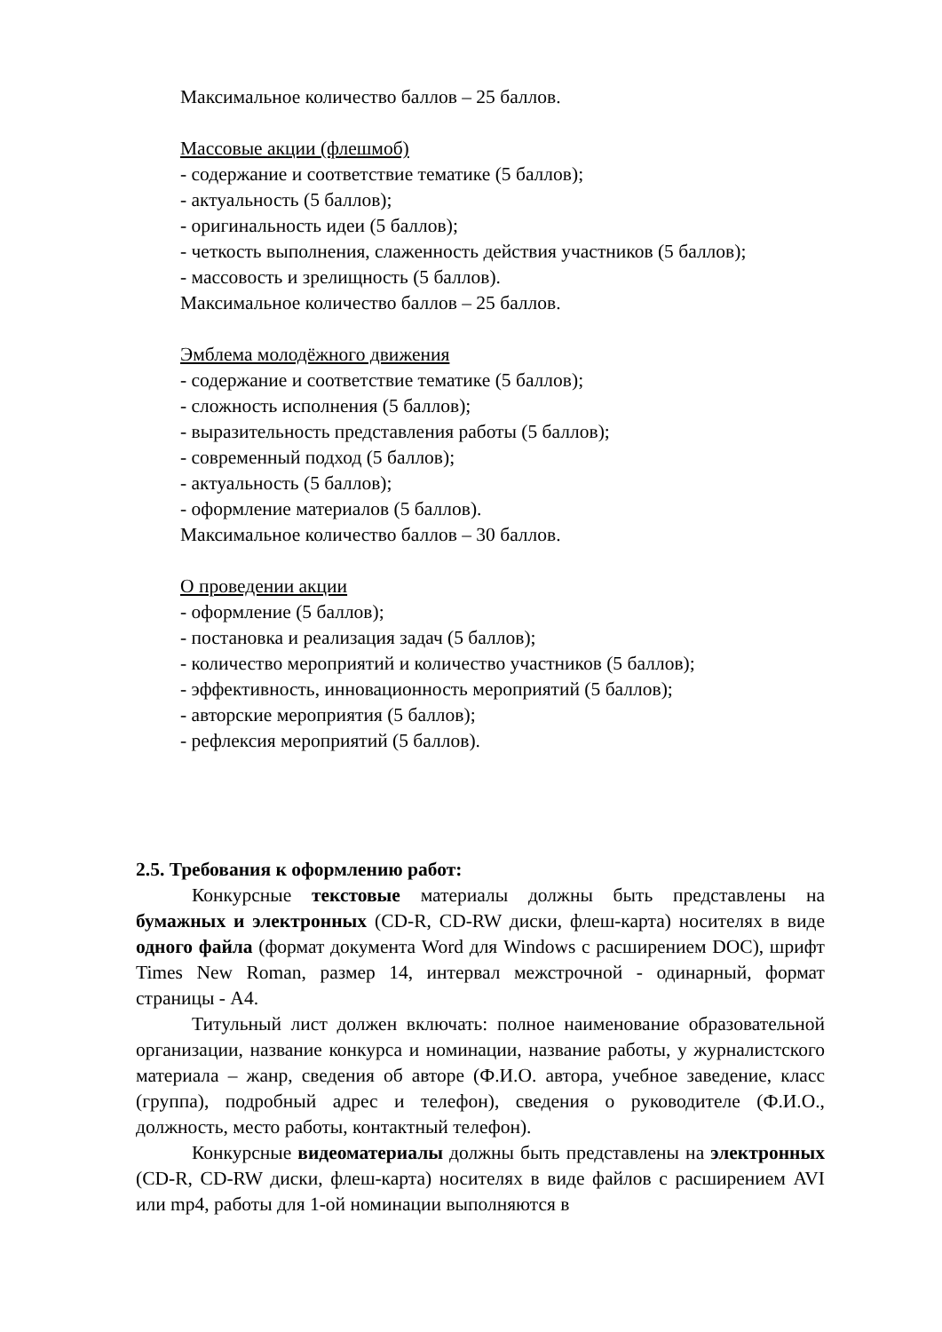Максимальное количество баллов – 25 баллов.
Массовые акции (флешмоб)
- содержание и соответствие тематике (5 баллов);
- актуальность (5 баллов);
- оригинальность идеи (5 баллов);
- четкость выполнения, слаженность действия участников (5 баллов);
- массовость и зрелищность (5 баллов).
Максимальное количество баллов – 25 баллов.
Эмблема молодёжного движения
- содержание и соответствие тематике (5 баллов);
- сложность исполнения (5 баллов);
- выразительность представления работы (5 баллов);
- современный подход (5 баллов);
- актуальность (5 баллов);
- оформление материалов (5 баллов).
Максимальное количество баллов – 30 баллов.
О проведении акции
- оформление (5 баллов);
- постановка и реализация задач (5 баллов);
- количество мероприятий и количество участников (5 баллов);
- эффективность, инновационность мероприятий (5 баллов);
- авторские мероприятия (5 баллов);
- рефлексия мероприятий (5 баллов).
2.5. Требования к оформлению работ:
Конкурсные текстовые материалы должны быть представлены на бумажных и электронных (CD-R, CD-RW диски, флеш-карта) носителях в виде одного файла (формат документа Word для Windows с расширением DOC), шрифт Times New Roman, размер 14, интервал межстрочной - одинарный, формат страницы - А4.
Титульный лист должен включать: полное наименование образовательной организации, название конкурса и номинации, название работы, у журналистского материала – жанр, сведения об авторе (Ф.И.О. автора, учебное заведение, класс (группа), подробный адрес и телефон), сведения о руководителе (Ф.И.О., должность, место работы, контактный телефон).
Конкурсные видеоматериалы должны быть представлены на электронных (CD-R, CD-RW диски, флеш-карта) носителях в виде файлов с расширением AVI или mp4, работы для 1-ой номинации выполняются в